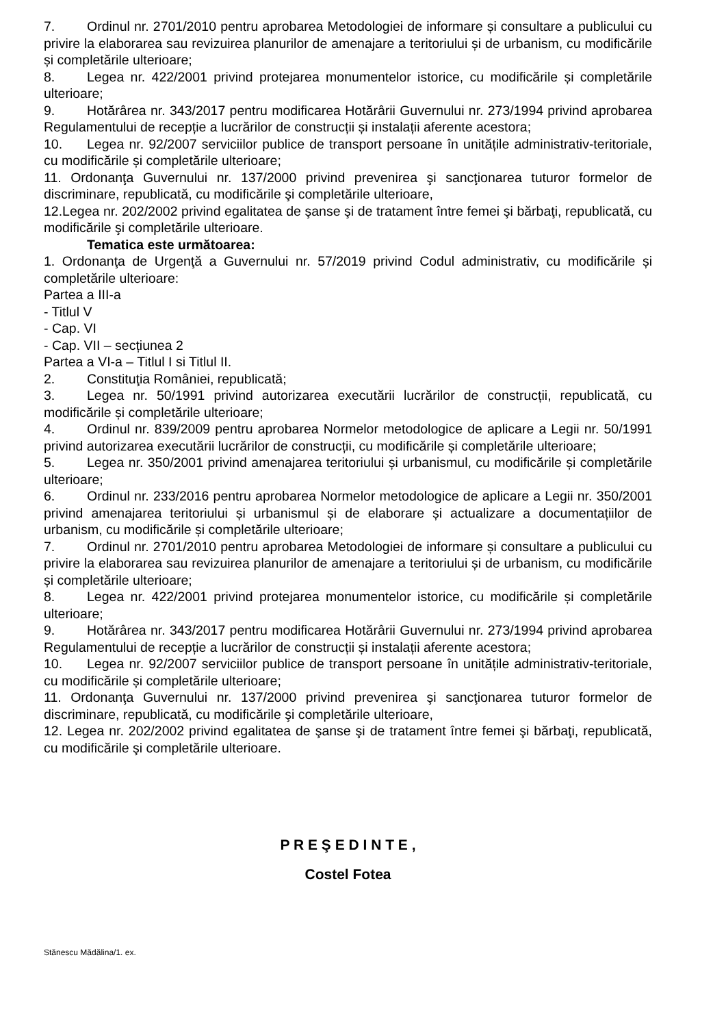7. Ordinul nr. 2701/2010 pentru aprobarea Metodologiei de informare și consultare a publicului cu privire la elaborarea sau revizuirea planurilor de amenajare a teritoriului și de urbanism, cu modificările și completările ulterioare;
8. Legea nr. 422/2001 privind protejarea monumentelor istorice, cu modificările și completările ulterioare;
9. Hotărârea nr. 343/2017 pentru modificarea Hotărârii Guvernului nr. 273/1994 privind aprobarea Regulamentului de recepție a lucrărilor de construcții și instalații aferente acestora;
10. Legea nr. 92/2007 serviciilor publice de transport persoane în unitățile administrativ-teritoriale, cu modificările și completările ulterioare;
11. Ordonanţa Guvernului nr. 137/2000 privind prevenirea şi sancţionarea tuturor formelor de discriminare, republicată, cu modificările şi completările ulterioare,
12.Legea nr. 202/2002 privind egalitatea de şanse şi de tratament între femei şi bărbaţi, republicată, cu modificările şi completările ulterioare.
Tematica este următoarea:
1. Ordonanţa de Urgenţă a Guvernului nr. 57/2019 privind Codul administrativ, cu modificările și completările ulterioare:
Partea a III-a
- Titlul V
- Cap. VI
- Cap. VII – secțiunea 2
Partea a VI-a – Titlul I si Titlul II.
2. Constituţia României, republicată;
3. Legea nr. 50/1991 privind autorizarea executării lucrărilor de construcții, republicată, cu modificările și completările ulterioare;
4. Ordinul nr. 839/2009 pentru aprobarea Normelor metodologice de aplicare a Legii nr. 50/1991 privind autorizarea executării lucrărilor de construcții, cu modificările și completările ulterioare;
5. Legea nr. 350/2001 privind amenajarea teritoriului și urbanismul, cu modificările și completările ulterioare;
6. Ordinul nr. 233/2016 pentru aprobarea Normelor metodologice de aplicare a Legii nr. 350/2001 privind amenajarea teritoriului și urbanismul și de elaborare și actualizare a documentațiilor de urbanism, cu modificările și completările ulterioare;
7. Ordinul nr. 2701/2010 pentru aprobarea Metodologiei de informare și consultare a publicului cu privire la elaborarea sau revizuirea planurilor de amenajare a teritoriului și de urbanism, cu modificările și completările ulterioare;
8. Legea nr. 422/2001 privind protejarea monumentelor istorice, cu modificările și completările ulterioare;
9. Hotărârea nr. 343/2017 pentru modificarea Hotărârii Guvernului nr. 273/1994 privind aprobarea Regulamentului de recepție a lucrărilor de construcții și instalații aferente acestora;
10. Legea nr. 92/2007 serviciilor publice de transport persoane în unitățile administrativ-teritoriale, cu modificările și completările ulterioare;
11. Ordonanţa Guvernului nr. 137/2000 privind prevenirea şi sancţionarea tuturor formelor de discriminare, republicată, cu modificările şi completările ulterioare,
12. Legea nr. 202/2002 privind egalitatea de şanse şi de tratament între femei şi bărbaţi, republicată, cu modificările şi completările ulterioare.
P R E Ş E D I N T E ,
Costel Fotea
Stănescu Mădălina/1. ex.